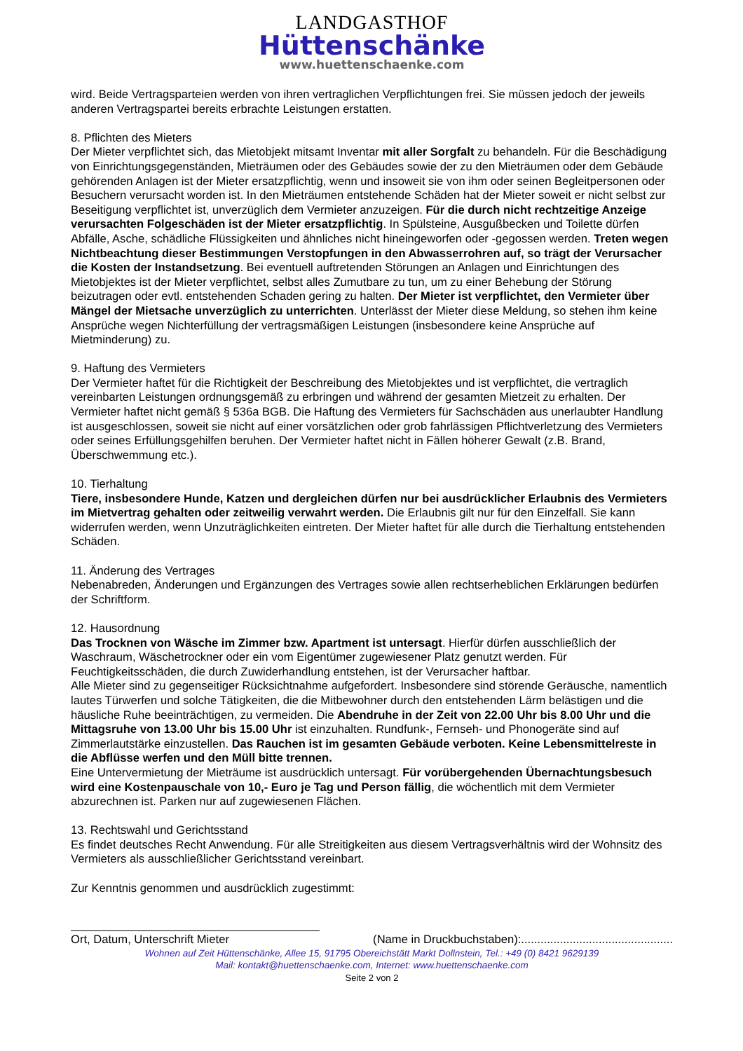LANDGASTHOF
Hüttenschänke
www.huettenschaenke.com
wird. Beide Vertragsparteien werden von ihren vertraglichen Verpflichtungen frei. Sie müssen jedoch der jeweils anderen Vertragspartei bereits erbrachte Leistungen erstatten.
8. Pflichten des Mieters
Der Mieter verpflichtet sich, das Mietobjekt mitsamt Inventar mit aller Sorgfalt zu behandeln. Für die Beschädigung von Einrichtungsgegenständen, Mieträumen oder des Gebäudes sowie der zu den Mieträumen oder dem Gebäude gehörenden Anlagen ist der Mieter ersatzpflichtig, wenn und insoweit sie von ihm oder seinen Begleitpersonen oder Besuchern verursacht worden ist. In den Mieträumen entstehende Schäden hat der Mieter soweit er nicht selbst zur Beseitigung verpflichtet ist, unverzüglich dem Vermieter anzuzeigen. Für die durch nicht rechtzeitige Anzeige verursachten Folgeschäden ist der Mieter ersatzpflichtig. In Spülsteine, Ausgußbecken und Toilette dürfen Abfälle, Asche, schädliche Flüssigkeiten und ähnliches nicht hineingeworfen oder -gegossen werden. Treten wegen Nichtbeachtung dieser Bestimmungen Verstopfungen in den Abwasserrohren auf, so trägt der Verursacher die Kosten der Instandsetzung. Bei eventuell auftretenden Störungen an Anlagen und Einrichtungen des Mietobjektes ist der Mieter verpflichtet, selbst alles Zumutbare zu tun, um zu einer Behebung der Störung beizutragen oder evtl. entstehenden Schaden gering zu halten. Der Mieter ist verpflichtet, den Vermieter über Mängel der Mietsache unverzüglich zu unterrichten. Unterlässt der Mieter diese Meldung, so stehen ihm keine Ansprüche wegen Nichterfüllung der vertragsmäßigen Leistungen (insbesondere keine Ansprüche auf Mietminderung) zu.
9. Haftung des Vermieters
Der Vermieter haftet für die Richtigkeit der Beschreibung des Mietobjektes und ist verpflichtet, die vertraglich vereinbarten Leistungen ordnungsgemäß zu erbringen und während der gesamten Mietzeit zu erhalten. Der Vermieter haftet nicht gemäß § 536a BGB. Die Haftung des Vermieters für Sachschäden aus unerlaubter Handlung ist ausgeschlossen, soweit sie nicht auf einer vorsätzlichen oder grob fahrlässigen Pflichtverletzung des Vermieters oder seines Erfüllungsgehilfen beruhen. Der Vermieter haftet nicht in Fällen höherer Gewalt (z.B. Brand, Überschwemmung etc.).
10. Tierhaltung
Tiere, insbesondere Hunde, Katzen und dergleichen dürfen nur bei ausdrücklicher Erlaubnis des Vermieters im Mietvertrag gehalten oder zeitweilig verwahrt werden. Die Erlaubnis gilt nur für den Einzelfall. Sie kann widerrufen werden, wenn Unzuträglichkeiten eintreten. Der Mieter haftet für alle durch die Tierhaltung entstehenden Schäden.
11. Änderung des Vertrages
Nebenabreden, Änderungen und Ergänzungen des Vertrages sowie allen rechtserheblichen Erklärungen bedürfen der Schriftform.
12. Hausordnung
Das Trocknen von Wäsche im Zimmer bzw. Apartment ist untersagt. Hierfür dürfen ausschließlich der Waschraum, Wäschetrockner oder ein vom Eigentümer zugewiesener Platz genutzt werden. Für Feuchtigkeitsschäden, die durch Zuwiderhandlung entstehen, ist der Verursacher haftbar.
Alle Mieter sind zu gegenseitiger Rücksichtnahme aufgefordert. Insbesondere sind störende Geräusche, namentlich lautes Türwerfen und solche Tätigkeiten, die die Mitbewohner durch den entstehenden Lärm belästigen und die häusliche Ruhe beeinträchtigen, zu vermeiden. Die Abendruhe in der Zeit von 22.00 Uhr bis 8.00 Uhr und die Mittagsruhe von 13.00 Uhr bis 15.00 Uhr ist einzuhalten. Rundfunk-, Fernseh- und Phonogeräte sind auf Zimmerlautstärke einzustellen. Das Rauchen ist im gesamten Gebäude verboten. Keine Lebensmittelreste in die Abflüsse werfen und den Müll bitte trennen.
Eine Untervermietung der Mieträume ist ausdrücklich untersagt. Für vorübergehenden Übernachtungsbesuch wird eine Kostenpauschale von 10,- Euro je Tag und Person fällig, die wöchentlich mit dem Vermieter abzurechnen ist. Parken nur auf zugewiesenen Flächen.
13. Rechtswahl und Gerichtsstand
Es findet deutsches Recht Anwendung. Für alle Streitigkeiten aus diesem Vertragsverhältnis wird der Wohnsitz des Vermieters als ausschließlicher Gerichtsstand vereinbart.
Zur Kenntnis genommen und ausdrücklich zugestimmt:
Ort, Datum, Unterschrift Mieter (Name in Druckbuchstaben):...............................................
Wohnen auf Zeit Hüttenschänke, Allee 15, 91795 Obereichstätt Markt Dollnstein, Tel.: +49 (0) 8421 9629139
Mail: kontakt@huettenschaenke.com, Internet: www.huettenschaenke.com
Seite 2 von 2